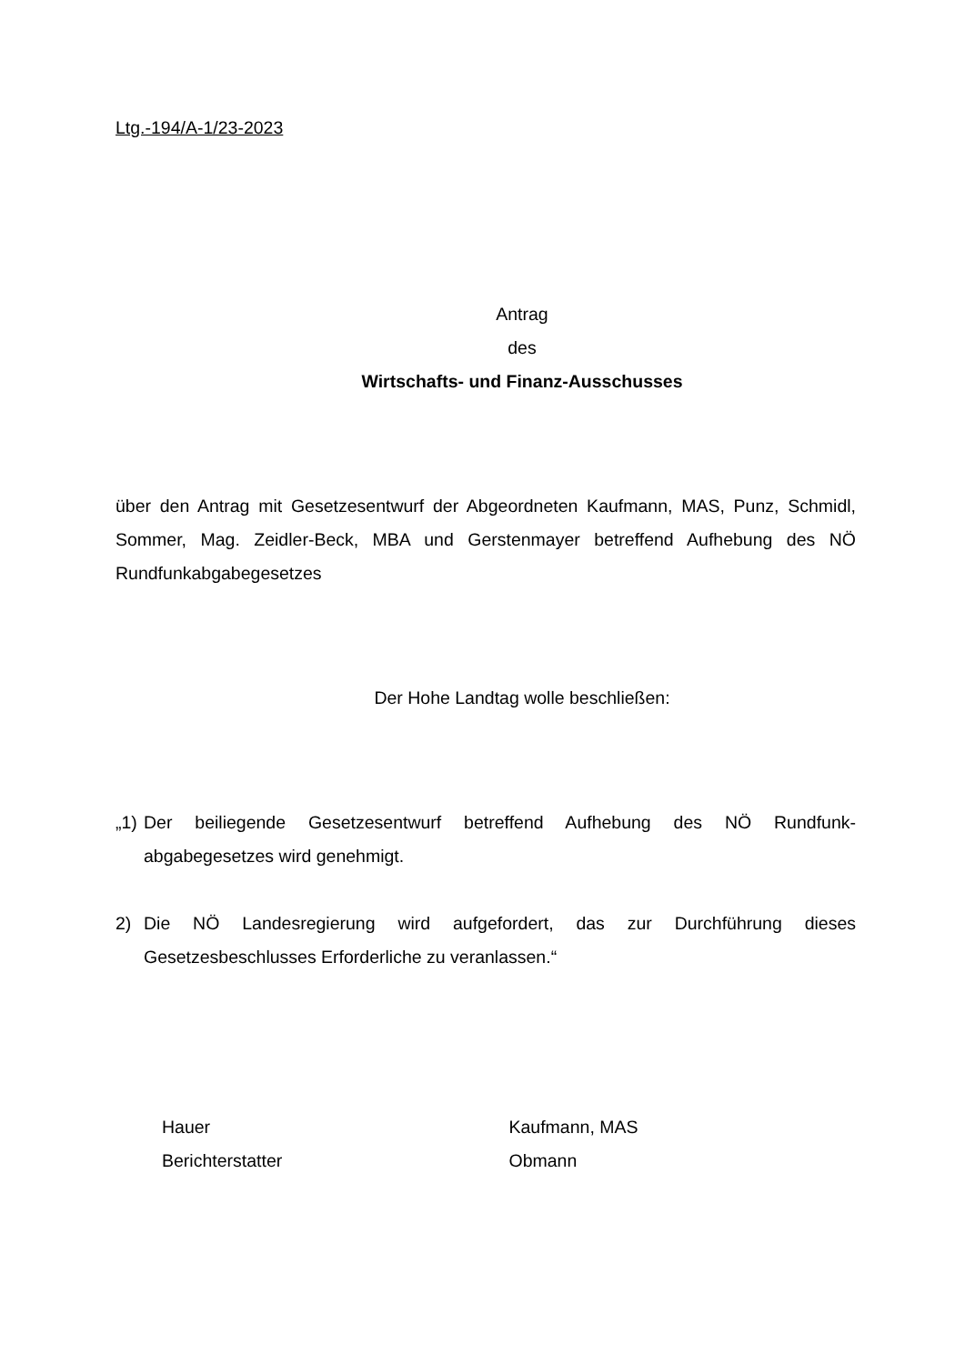Ltg.-194/A-1/23-2023
Antrag
des
Wirtschafts- und Finanz-Ausschusses
über den Antrag mit Gesetzesentwurf der Abgeordneten Kaufmann, MAS, Punz, Schmidl, Sommer, Mag. Zeidler-Beck, MBA und Gerstenmayer betreffend Aufhebung des NÖ Rundfunkabgabegesetzes
Der Hohe Landtag wolle beschließen:
„1) Der beiliegende Gesetzesentwurf betreffend Aufhebung des NÖ Rundfunk-abgabegesetzes wird genehmigt.
2) Die NÖ Landesregierung wird aufgefordert, das zur Durchführung dieses Gesetzesbeschlusses Erforderliche zu veranlassen.“
Hauer
Berichterstatter
Kaufmann, MAS
Obmann